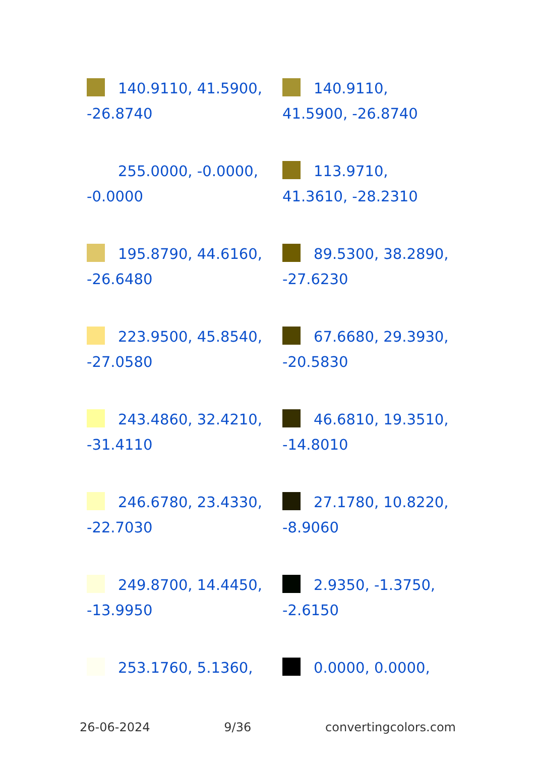140.9110, 41.5900, -26.8740
140.9110, 41.5900, -26.8740
255.0000, -0.0000, -0.0000
113.9710, 41.3610, -28.2310
195.8790, 44.6160, -26.6480
89.5300, 38.2890, -27.6230
223.9500, 45.8540, -27.0580
67.6680, 29.3930, -20.5830
243.4860, 32.4210, -31.4110
46.6810, 19.3510, -14.8010
246.6780, 23.4330, -22.7030
27.1780, 10.8220, -8.9060
249.8700, 14.4450, -13.9950
2.9350, -1.3750, -2.6150
253.1760, 5.1360,
0.0000, 0.0000,
26-06-2024 9/36 convertingcolors.com